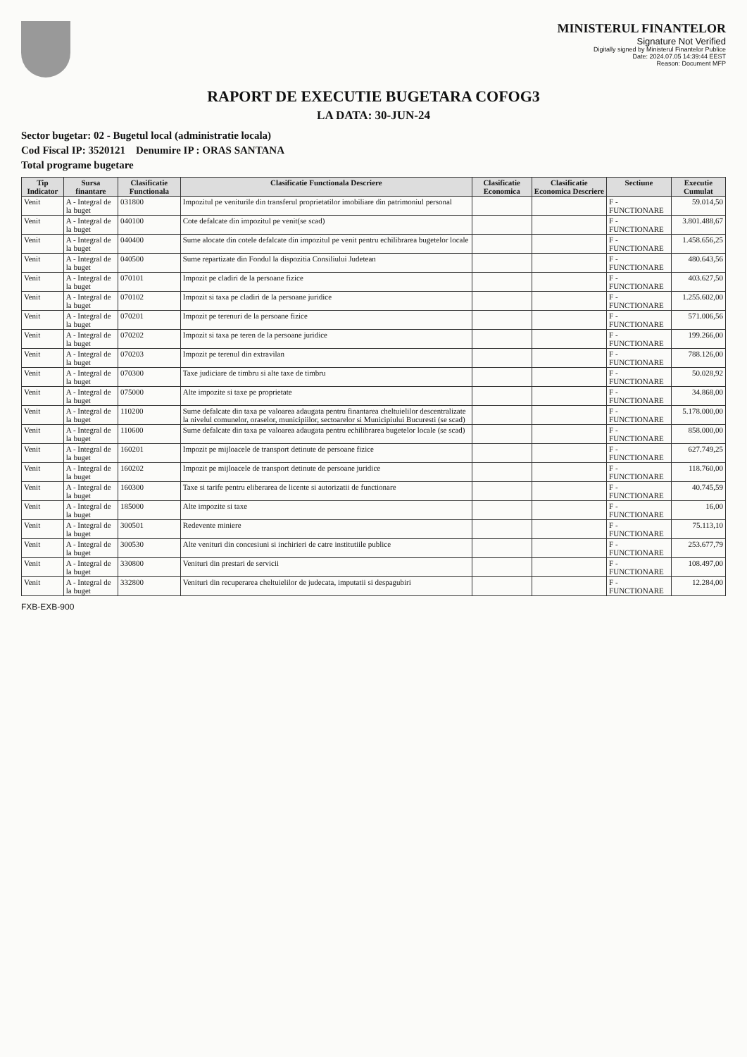MINISTERUL FINANTELOR
Signature Not Verified
Digitally signed by Ministerul Finantelor Publice
Date: 2024.07.05 14:39:44 EEST
Reason: Document MFP
RAPORT DE EXECUTIE BUGETARA COFOG3
LA DATA: 30-JUN-24
Sector bugetar: 02 - Bugetul local (administratie locala)
Cod Fiscal IP: 3520121 Denumire IP : ORAS SANTANA
Total programe bugetare
| Tip Indicator | Sursa finantare | Clasificatie Functionala | Clasificatie Functionala Descriere | Clasificatie Economica | Clasificatie Economica Descriere | Sectiune | Executie Cumulat |
| --- | --- | --- | --- | --- | --- | --- | --- |
| Venit | A - Integral de la buget | 031800 | Impozitul pe veniturile din transferul proprietatilor imobiliare din patrimoniul personal | | | F - FUNCTIONARE | 59.014,50 |
| Venit | A - Integral de la buget | 040100 | Cote defalcate din impozitul pe venit(se scad) | | | F - FUNCTIONARE | 3.801.488,67 |
| Venit | A - Integral de la buget | 040400 | Sume alocate din cotele defalcate din impozitul pe venit pentru echilibrarea bugetelor locale | | | F - FUNCTIONARE | 1.458.656,25 |
| Venit | A - Integral de la buget | 040500 | Sume repartizate din Fondul la dispozitia Consiliului Judetean | | | F - FUNCTIONARE | 480.643,56 |
| Venit | A - Integral de la buget | 070101 | Impozit pe cladiri de la persoane fizice | | | F - FUNCTIONARE | 403.627,50 |
| Venit | A - Integral de la buget | 070102 | Impozit si taxa pe cladiri de la persoane juridice | | | F - FUNCTIONARE | 1.255.602,00 |
| Venit | A - Integral de la buget | 070201 | Impozit pe terenuri de la persoane fizice | | | F - FUNCTIONARE | 571.006,56 |
| Venit | A - Integral de la buget | 070202 | Impozit si taxa pe teren de la persoane juridice | | | F - FUNCTIONARE | 199.266,00 |
| Venit | A - Integral de la buget | 070203 | Impozit pe terenul din extravilan | | | F - FUNCTIONARE | 788.126,00 |
| Venit | A - Integral de la buget | 070300 | Taxe judiciare de timbru si alte taxe de timbru | | | F - FUNCTIONARE | 50.028,92 |
| Venit | A - Integral de la buget | 075000 | Alte impozite si taxe pe proprietate | | | F - FUNCTIONARE | 34.868,00 |
| Venit | A - Integral de la buget | 110200 | Sume defalcate din taxa pe valoarea adaugata pentru finantarea cheltuielilor descentralizate la nivelul comunelor, oraselor, municipiilor, sectoarelor si Municipiului Bucuresti (se scad) | | | F - FUNCTIONARE | 5.178.000,00 |
| Venit | A - Integral de la buget | 110600 | Sume defalcate din taxa pe valoarea adaugata pentru echilibrarea bugetelor locale (se scad) | | | F - FUNCTIONARE | 858.000,00 |
| Venit | A - Integral de la buget | 160201 | Impozit pe mijloacele de transport detinute de persoane fizice | | | F - FUNCTIONARE | 627.749,25 |
| Venit | A - Integral de la buget | 160202 | Impozit pe mijloacele de transport detinute de persoane juridice | | | F - FUNCTIONARE | 118.760,00 |
| Venit | A - Integral de la buget | 160300 | Taxe si tarife pentru eliberarea de licente si autorizatii de functionare | | | F - FUNCTIONARE | 40.745,59 |
| Venit | A - Integral de la buget | 185000 | Alte impozite si taxe | | | F - FUNCTIONARE | 16,00 |
| Venit | A - Integral de la buget | 300501 | Redevente miniere | | | F - FUNCTIONARE | 75.113,10 |
| Venit | A - Integral de la buget | 300530 | Alte venituri din concesiuni si inchirieri de catre institutiile publice | | | F - FUNCTIONARE | 253.677,79 |
| Venit | A - Integral de la buget | 330800 | Venituri din prestari de servicii | | | F - FUNCTIONARE | 108.497,00 |
| Venit | A - Integral de la buget | 332800 | Venituri din recuperarea cheltuielilor de judecata, imputatii si despagubiri | | | F - FUNCTIONARE | 12.284,00 |
FXB-EXB-900